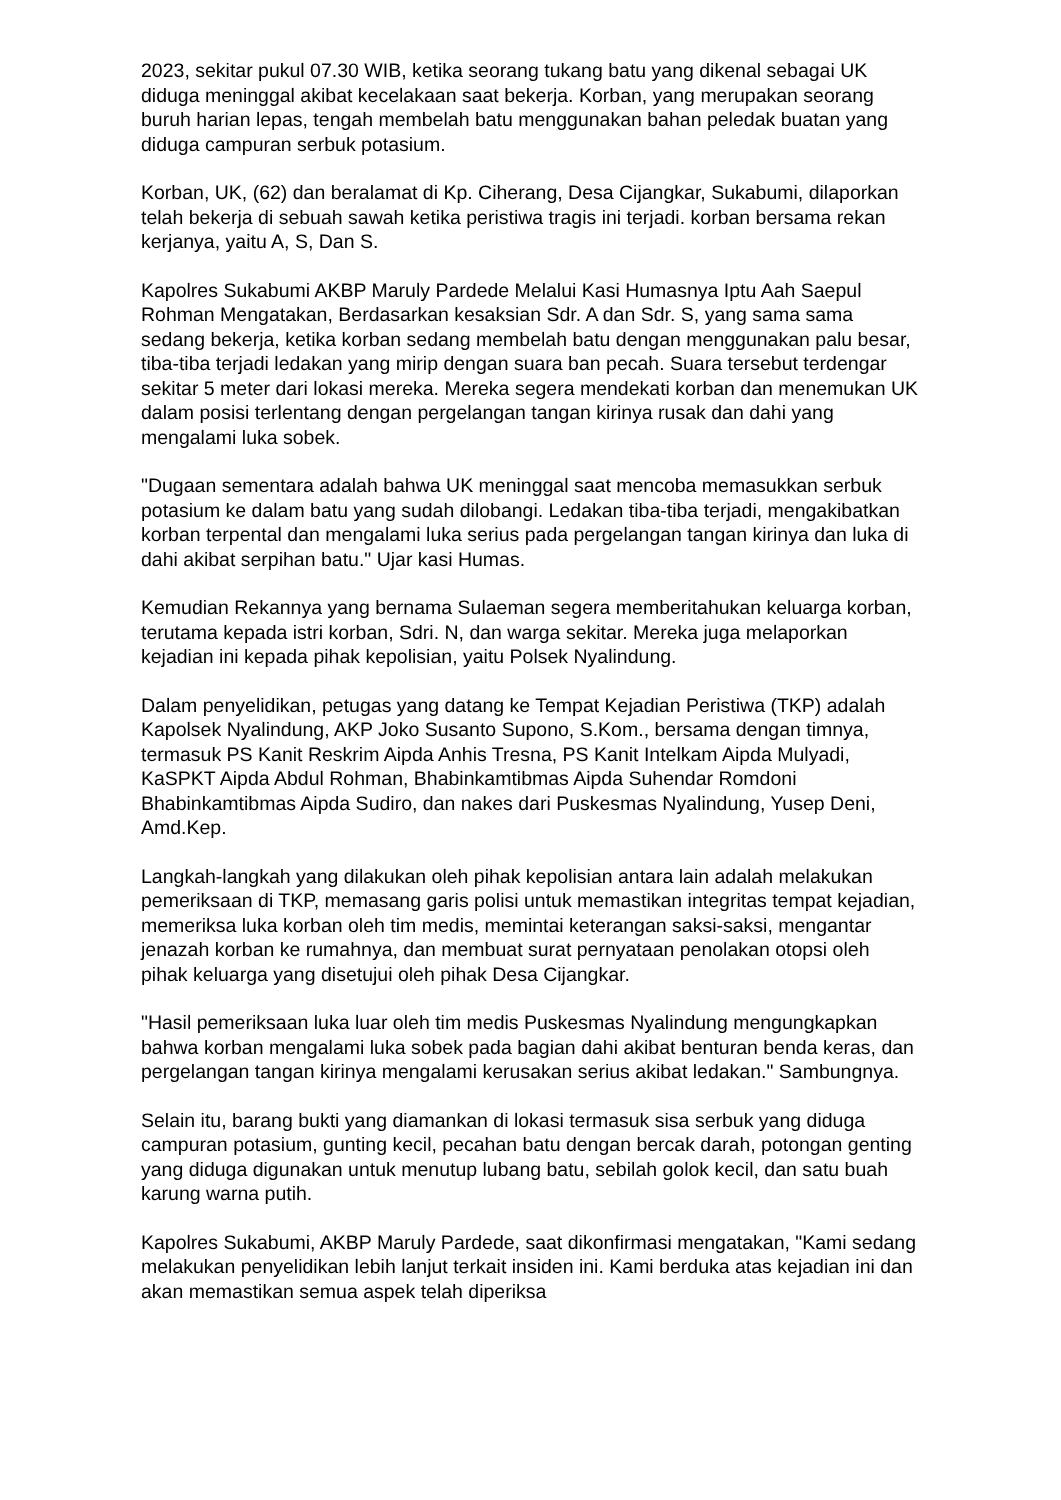2023, sekitar pukul 07.30 WIB, ketika seorang tukang batu yang dikenal sebagai UK diduga meninggal akibat kecelakaan saat bekerja. Korban, yang merupakan seorang buruh harian lepas, tengah membelah batu menggunakan bahan peledak buatan yang diduga campuran serbuk potasium.
Korban, UK, (62) dan beralamat di Kp. Ciherang, Desa Cijangkar, Sukabumi, dilaporkan telah bekerja di sebuah sawah ketika peristiwa tragis ini terjadi. korban bersama rekan kerjanya, yaitu A, S, Dan S.
Kapolres Sukabumi AKBP Maruly Pardede Melalui Kasi Humasnya Iptu Aah Saepul Rohman Mengatakan, Berdasarkan kesaksian Sdr. A dan Sdr. S, yang sama sama sedang bekerja, ketika korban sedang membelah batu dengan menggunakan palu besar, tiba-tiba terjadi ledakan yang mirip dengan suara ban pecah. Suara tersebut terdengar sekitar 5 meter dari lokasi mereka. Mereka segera mendekati korban dan menemukan UK dalam posisi terlentang dengan pergelangan tangan kirinya rusak dan dahi yang mengalami luka sobek.
"Dugaan sementara adalah bahwa UK meninggal saat mencoba memasukkan serbuk potasium ke dalam batu yang sudah dilobangi. Ledakan tiba-tiba terjadi, mengakibatkan korban terpental dan mengalami luka serius pada pergelangan tangan kirinya dan luka di dahi akibat serpihan batu." Ujar kasi Humas.
Kemudian Rekannya yang bernama Sulaeman segera memberitahukan keluarga korban, terutama kepada istri korban, Sdri. N, dan warga sekitar. Mereka juga melaporkan kejadian ini kepada pihak kepolisian, yaitu Polsek Nyalindung.
Dalam penyelidikan, petugas yang datang ke Tempat Kejadian Peristiwa (TKP) adalah Kapolsek Nyalindung, AKP Joko Susanto Supono, S.Kom., bersama dengan timnya, termasuk PS Kanit Reskrim Aipda Anhis Tresna, PS Kanit Intelkam Aipda Mulyadi, KaSPKT Aipda Abdul Rohman, Bhabinkamtibmas Aipda Suhendar Romdoni Bhabinkamtibmas Aipda Sudiro, dan nakes dari Puskesmas Nyalindung, Yusep Deni, Amd.Kep.
Langkah-langkah yang dilakukan oleh pihak kepolisian antara lain adalah melakukan pemeriksaan di TKP, memasang garis polisi untuk memastikan integritas tempat kejadian, memeriksa luka korban oleh tim medis, memintai keterangan saksi-saksi, mengantar jenazah korban ke rumahnya, dan membuat surat pernyataan penolakan otopsi oleh pihak keluarga yang disetujui oleh pihak Desa Cijangkar.
"Hasil pemeriksaan luka luar oleh tim medis Puskesmas Nyalindung mengungkapkan bahwa korban mengalami luka sobek pada bagian dahi akibat benturan benda keras, dan pergelangan tangan kirinya mengalami kerusakan serius akibat ledakan." Sambungnya.
Selain itu, barang bukti yang diamankan di lokasi termasuk sisa serbuk yang diduga campuran potasium, gunting kecil, pecahan batu dengan bercak darah, potongan genting yang diduga digunakan untuk menutup lubang batu, sebilah golok kecil, dan satu buah karung warna putih.
Kapolres Sukabumi, AKBP Maruly Pardede, saat dikonfirmasi mengatakan, "Kami sedang melakukan penyelidikan lebih lanjut terkait insiden ini. Kami berduka atas kejadian ini dan akan memastikan semua aspek telah diperiksa